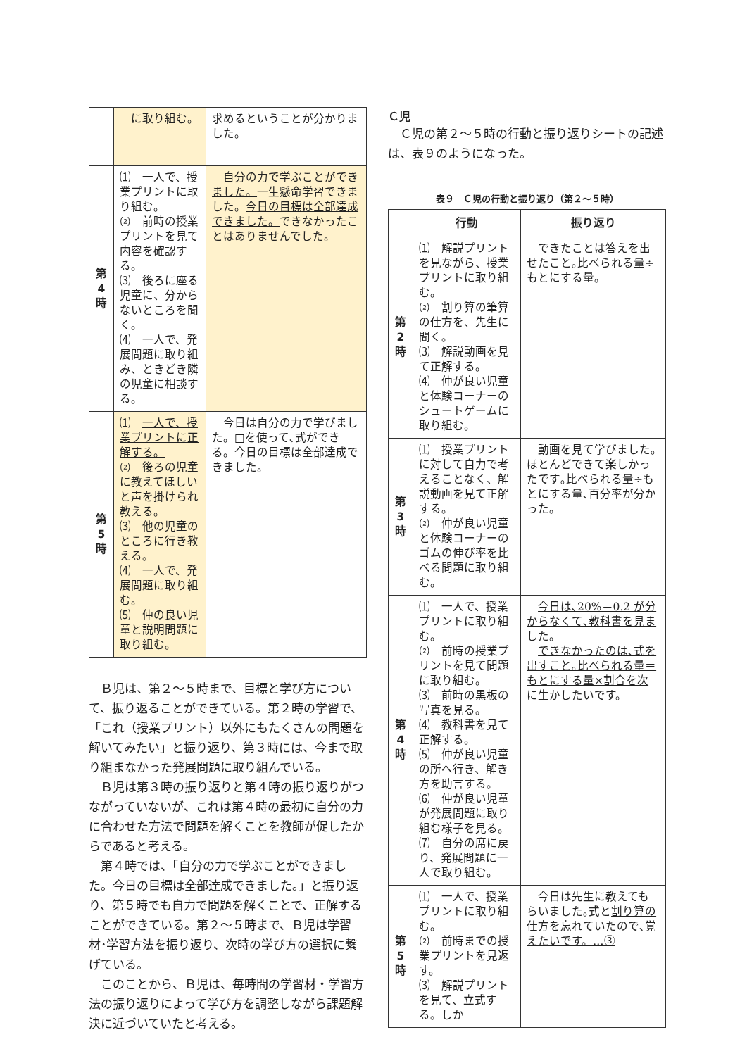| | に取り組む。 | 求めるということが分かりました。 |
| 第 4 時 | ⑴ 一人で、授業プリントに取り組む。 ⑵ 前時の授業プリントを見て内容を確認する。 ⑶ 後ろに座る児童に、分からないところを聞く。 ⑷ 一人で、発展問題に取り組み、ときどき隣の児童に相談する。 | 自分の力で学ぶことができました。 一生懸命学習できました。 今日の目標は全部達成できました。 できなかったことはありませんでした。 |
| 第 5 時 | ⑴ 一人で、授業プリントに正解する。 ⑵ 後ろの児童に教えてほしいと声を掛けられ教える。 ⑶ 他の児童のところに行き教える。 ⑷ 一人で、発展問題に取り組む。 ⑸ 仲の良い児童と説明問題に取り組む。 | 今日は自分の力で学びました。□を使って､式ができる。今日の目標は全部達成できました。 |
Ｂ児は、第２～５時まで、目標と学び方について、振り返ることができている。第２時の学習で、「これ（授業プリント）以外にもたくさんの問題を解いてみたい」と振り返り、第３時には、今まで取り組まなかった発展問題に取り組んでいる。
Ｂ児は第３時の振り返りと第４時の振り返りがつながっていないが、これは第４時の最初に自分の力に合わせた方法で問題を解くことを教師が促したからであると考える。
第４時では、「自分の力で学ぶことができました。今日の目標は全部達成できました。」と振り返り、第５時でも自力で問題を解くことで、正解することができている。第２～５時まで、Ｂ児は学習材･学習方法を振り返り、次時の学び方の選択に繋げている。
このことから、Ｂ児は、毎時間の学習材・学習方法の振り返りによって学び方を調整しながら課題解決に近づいていたと考える。
Ｃ児
Ｃ児の第２～５時の行動と振り返りシートの記述は、表９のようになった。
表９　Ｃ児の行動と振り返り（第２～５時）
| | 行動 | 振り返り |
| --- | --- | --- |
| 第 2 時 | ⑴ 解説プリントを見ながら、授業プリントに取り組む。 ⑵ 割り算の筆算の仕方を、先生に聞く。 ⑶ 解説動画を見て正解する。 ⑷ 仲が良い児童と体験コーナーのシュートゲームに取り組む。 | できたことは答えを出せたこと｡比べられる量÷もとにする量。 |
| 第 3 時 | ⑴ 授業プリントに対して自力で考えることなく、解説動画を見て正解する。 ⑵ 仲が良い児童と体験コーナーのゴムの伸び率を比べる問題に取り組む。 | 動画を見て学びました｡ほとんどできて楽しかったです｡比べられる量÷もとにする量､百分率が分かった。 |
| 第 4 時 | ⑴ 一人で、授業プリントに取り組む。 ⑵ 前時の授業プリントを見て問題に取り組む。 ⑶ 前時の黒板の写真を見る。 ⑷ 教科書を見て正解する。 ⑸ 仲が良い児童の所へ行き、解き方を助言する。 ⑹ 仲が良い児童が発展問題に取り組む様子を見る。 ⑺ 自分の席に戻り、発展問題に一人で取り組む。 | 今日は､20%＝0.2 が分からなくて､教科書を見ました。 できなかったのは､式を出すこと｡比べられる量＝もとにする量×割合を次に生かしたいです。 |
| 第 5 時 | ⑴ 一人で、授業プリントに取り組む。 ⑵ 前時までの授業プリントを見返す。 ⑶ 解説プリントを見て、立式する。しか | 今日は先生に教えてもらいました｡式と 割り算の仕方を忘れていたので､覚えたいです。…③ |